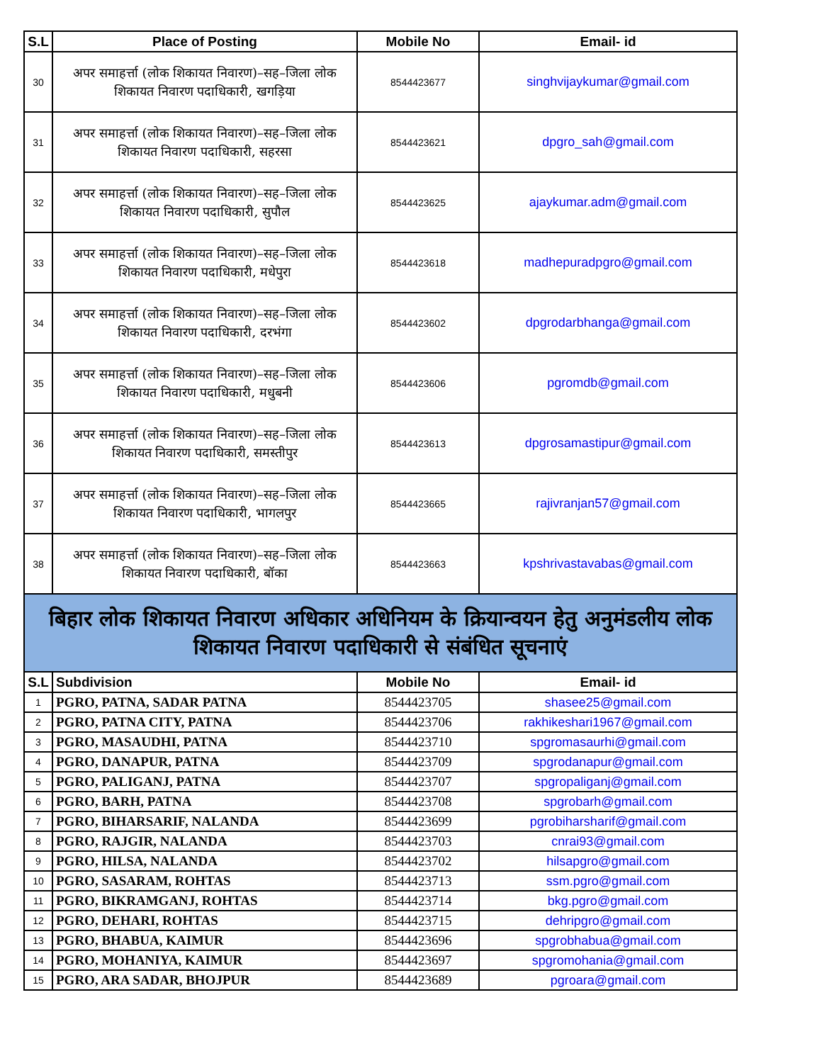| S.L | Place of Posting | Mobile No | Email- id |
| --- | --- | --- | --- |
| 30 | अपर समाहर्त्ता (लोक शिकायत निवारण)–सह–जिला लोक शिकायत निवारण पदाधिकारी, खगड़िया | 8544423677 | singhvijaykumar@gmail.com |
| 31 | अपर समाहर्त्ता (लोक शिकायत निवारण)–सह–जिला लोक शिकायत निवारण पदाधिकारी, सहरसा | 8544423621 | dpgro_sah@gmail.com |
| 32 | अपर समाहर्त्ता (लोक शिकायत निवारण)–सह–जिला लोक शिकायत निवारण पदाधिकारी, सुपौल | 8544423625 | ajaykumar.adm@gmail.com |
| 33 | अपर समाहर्त्ता (लोक शिकायत निवारण)–सह–जिला लोक शिकायत निवारण पदाधिकारी, मधेपुरा | 8544423618 | madhepuradpgro@gmail.com |
| 34 | अपर समाहर्त्ता (लोक शिकायत निवारण)–सह–जिला लोक शिकायत निवारण पदाधिकारी, दरभंगा | 8544423602 | dpgrodarbhanga@gmail.com |
| 35 | अपर समाहर्त्ता (लोक शिकायत निवारण)–सह–जिला लोक शिकायत निवारण पदाधिकारी, मधुबनी | 8544423606 | pgromdb@gmail.com |
| 36 | अपर समाहर्त्ता (लोक शिकायत निवारण)–सह–जिला लोक शिकायत निवारण पदाधिकारी, समस्तीपुर | 8544423613 | dpgrosamastipur@gmail.com |
| 37 | अपर समाहर्त्ता (लोक शिकायत निवारण)–सह–जिला लोक शिकायत निवारण पदाधिकारी, भागलपुर | 8544423665 | rajivranjan57@gmail.com |
| 38 | अपर समाहर्त्ता (लोक शिकायत निवारण)–सह–जिला लोक शिकायत निवारण पदाधिकारी, बॉका | 8544423663 | kpshrivastavabas@gmail.com |
| बिहार लोक शिकायत निवारण अधिकार अधिनियम के क्रियान्वयन हेतु अनुमंडलीय लोक शिकायत निवारण पदाधिकारी से संबंधित सूचनाएं | | | |
| S.L | Subdivision | Mobile No | Email- id |
| 1 | PGRO, PATNA, SADAR PATNA | 8544423705 | shasee25@gmail.com |
| 2 | PGRO, PATNA CITY, PATNA | 8544423706 | rakhikeshari1967@gmail.com |
| 3 | PGRO, MASAUDHI, PATNA | 8544423710 | spgromasaurhi@gmail.com |
| 4 | PGRO, DANAPUR, PATNA | 8544423709 | spgrodanapur@gmail.com |
| 5 | PGRO, PALIGANJ, PATNA | 8544423707 | spgropaliganj@gmail.com |
| 6 | PGRO, BARH, PATNA | 8544423708 | spgrobarh@gmail.com |
| 7 | PGRO, BIHARSARIF, NALANDA | 8544423699 | pgrobiharsharif@gmail.com |
| 8 | PGRO, RAJGIR, NALANDA | 8544423703 | cnrai93@gmail.com |
| 9 | PGRO, HILSA, NALANDA | 8544423702 | hilsapgro@gmail.com |
| 10 | PGRO, SASARAM, ROHTAS | 8544423713 | ssm.pgro@gmail.com |
| 11 | PGRO, BIKRAMGANJ, ROHTAS | 8544423714 | bkg.pgro@gmail.com |
| 12 | PGRO, DEHARI, ROHTAS | 8544423715 | dehripgro@gmail.com |
| 13 | PGRO, BHABUA, KAIMUR | 8544423696 | spgrobhabua@gmail.com |
| 14 | PGRO, MOHANIYA, KAIMUR | 8544423697 | spgromohania@gmail.com |
| 15 | PGRO, ARA SADAR, BHOJPUR | 8544423689 | pgroara@gmail.com |